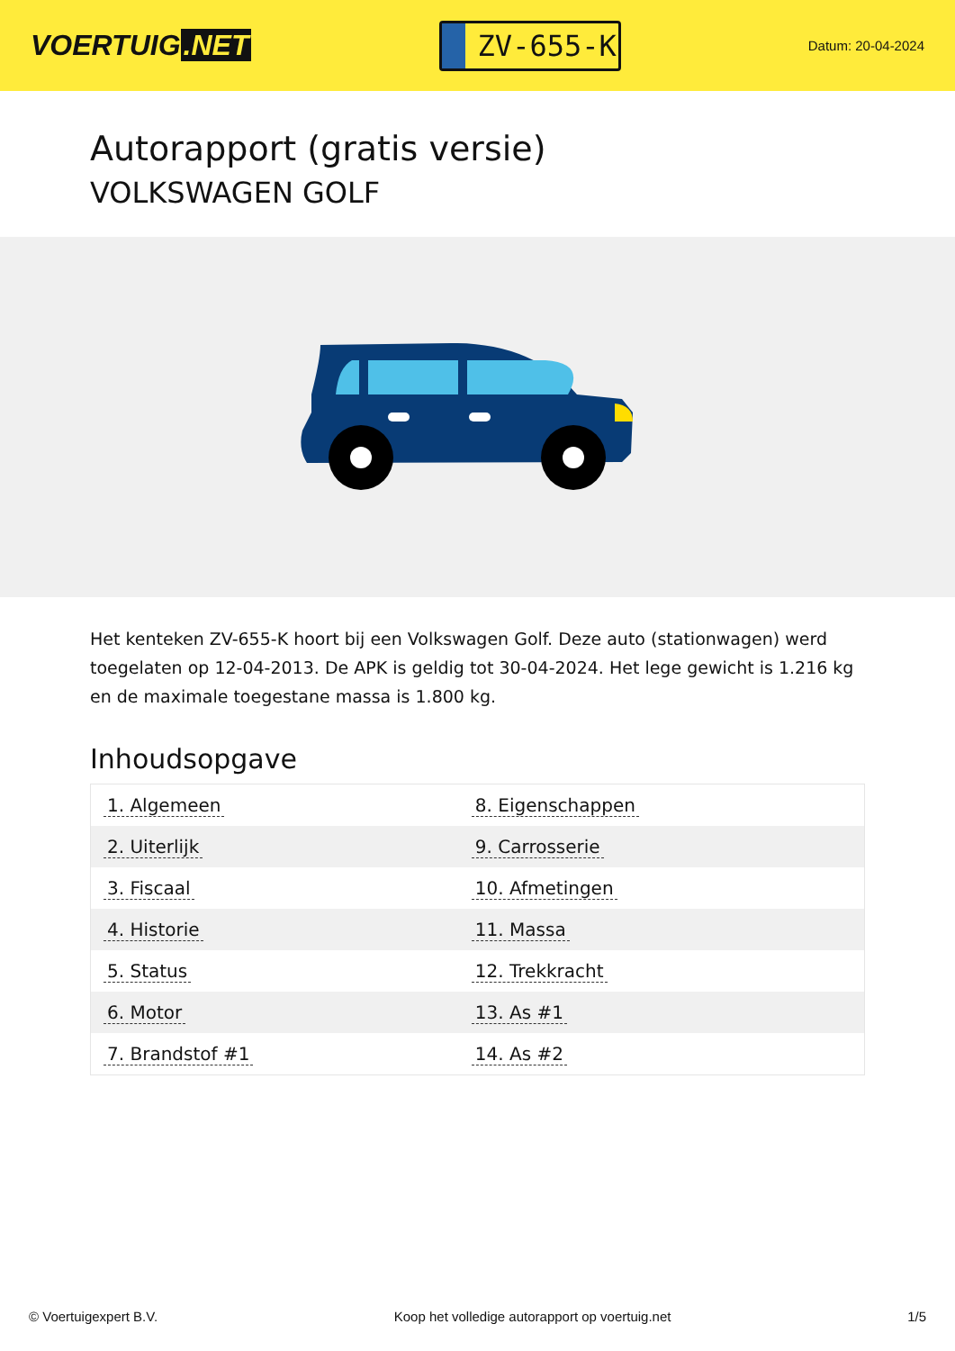VOERTUIG.NET
ZV-655-K
Datum: 20-04-2024
Autorapport (gratis versie)
VOLKSWAGEN GOLF
Het kenteken ZV-655-K hoort bij een Volkswagen Golf. Deze auto (stationwagen) werd toegelaten op 12-04-2013. De APK is geldig tot 30-04-2024. Het lege gewicht is 1.216 kg en de maximale toegestane massa is 1.800 kg.
Inhoudsopgave
| 1. Algemeen | 8. Eigenschappen |
| 2. Uiterlijk | 9. Carrosserie |
| 3. Fiscaal | 10. Afmetingen |
| 4. Historie | 11. Massa |
| 5. Status | 12. Trekkracht |
| 6. Motor | 13. As #1 |
| 7. Brandstof #1 | 14. As #2 |
© Voertuigexpert B.V. Koop het volledige autorapport op voertuig.net 1/5